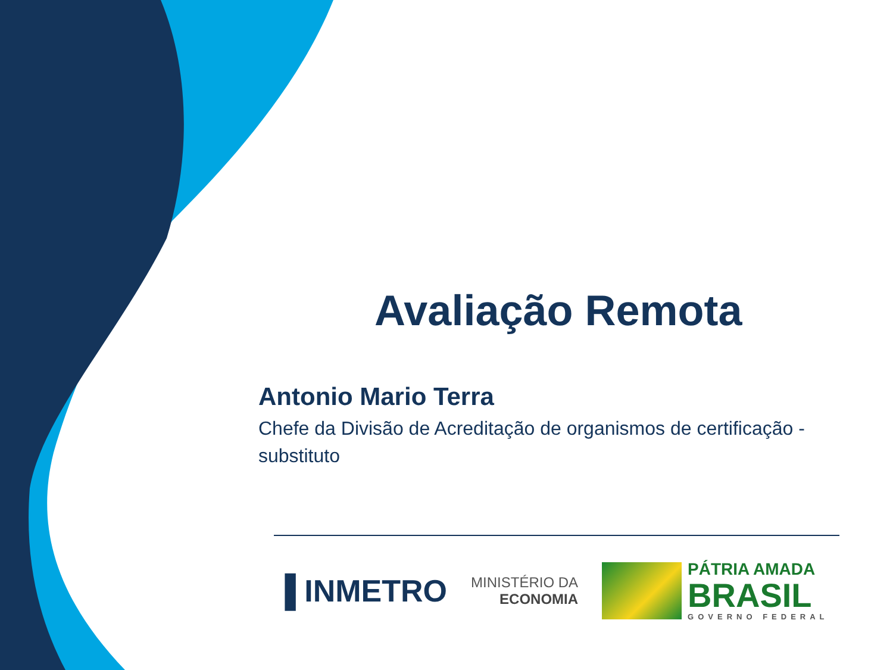Avaliação Remota
Antonio Mario Terra
Chefe da Divisão de Acreditação de organismos de certificação - substituto
▐ INMETRO
MINISTÉRIO DA
ECONOMIA
PÁTRIA AMADA
BRASIL
GOVERNO FEDERAL